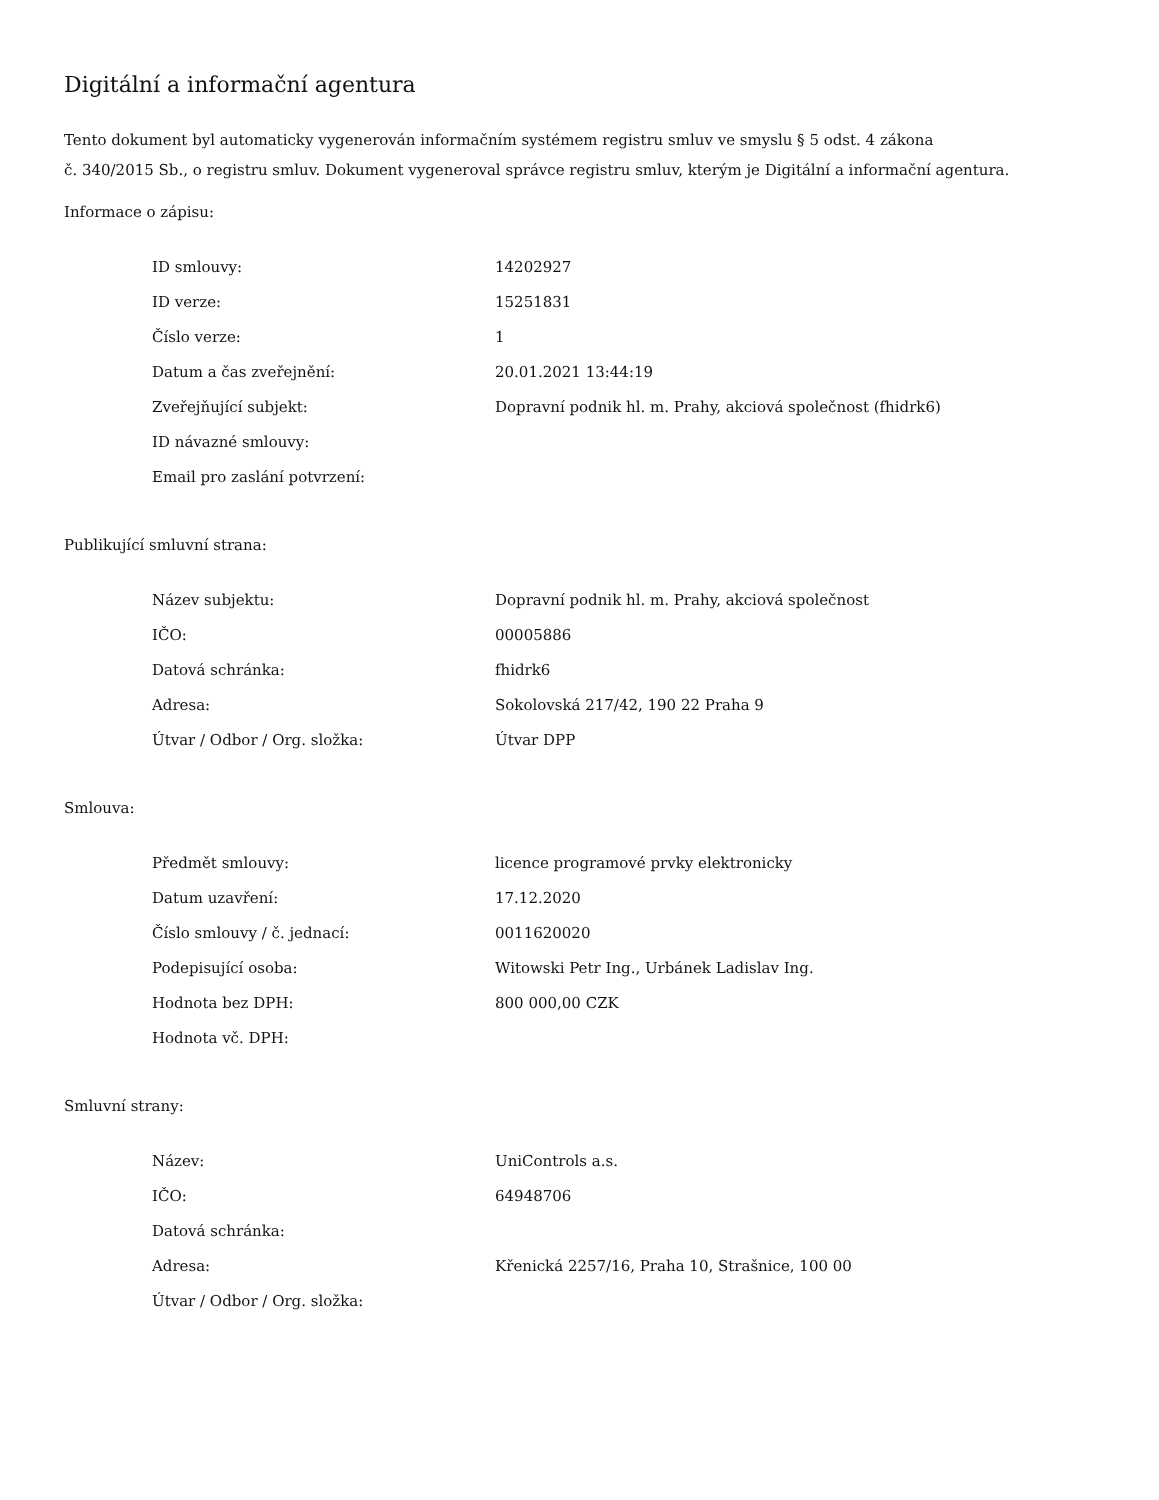Digitální a informační agentura
Tento dokument byl automaticky vygenerován informačním systémem registru smluv ve smyslu § 5 odst. 4 zákona
č. 340/2015 Sb., o registru smluv. Dokument vygeneroval správce registru smluv, kterým je Digitální a informační agentura.
Informace o zápisu:
| ID smlouvy: | 14202927 |
| ID verze: | 15251831 |
| Číslo verze: | 1 |
| Datum a čas zveřejnění: | 20.01.2021 13:44:19 |
| Zveřejňující subjekt: | Dopravní podnik hl. m. Prahy, akciová společnost (fhidrk6) |
| ID návazné smlouvy: | |
| Email pro zaslání potvrzení: | |
Publikující smluvní strana:
| Název subjektu: | Dopravní podnik hl. m. Prahy, akciová společnost |
| IČO: | 00005886 |
| Datová schránka: | fhidrk6 |
| Adresa: | Sokolovská 217/42, 190 22 Praha 9 |
| Útvar / Odbor / Org. složka: | Útvar DPP |
Smlouva:
| Předmět smlouvy: | licence programové prvky elektronicky |
| Datum uzavření: | 17.12.2020 |
| Číslo smlouvy / č. jednací: | 0011620020 |
| Podepisující osoba: | Witowski Petr Ing., Urbánek Ladislav Ing. |
| Hodnota bez DPH: | 800 000,00 CZK |
| Hodnota vč. DPH: | |
Smluvní strany:
| Název: | UniControls a.s. |
| IČO: | 64948706 |
| Datová schránka: | |
| Adresa: | Křenická 2257/16, Praha 10, Strašnice, 100 00 |
| Útvar / Odbor / Org. složka: | |